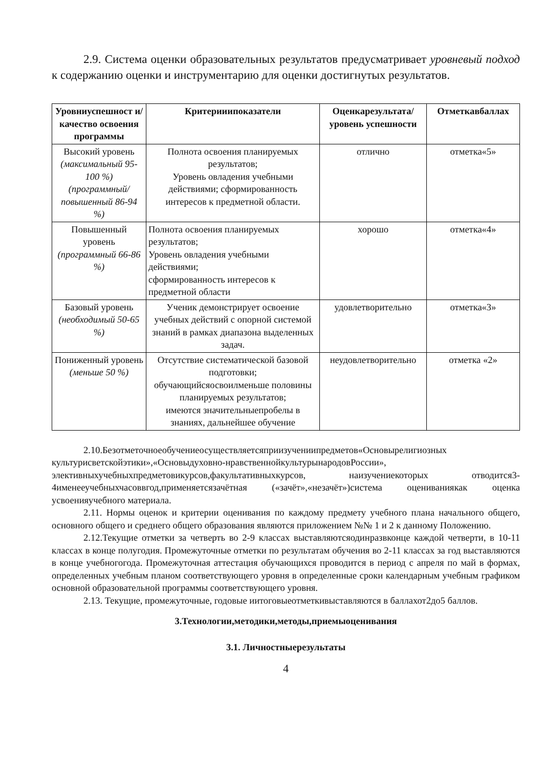2.9. Система оценки образовательных результатов предусматривает уровневый подход к содержанию оценки и инструментарию для оценки достигнутых результатов.
| Уровниуспешност и/ качество освоения программы | Критерииипоказатели | Оценкарезультата/ уровень успешности | Отметкавбаллах |
| --- | --- | --- | --- |
| Высокий уровень (максимальный 95-100 %) (программный/ повышенный 86-94 %) | Полнота освоения планируемых результатов; Уровень овладения учебными действиями; сформированность интересов к предметной области. | отлично | отметка«5» |
| Повышенный уровень (программный 66-86 %) | Полнота освоения планируемых результатов; Уровень овладения учебными действиями; сформированность интересов к предметной области | хорошо | отметка«4» |
| Базовый уровень (необходимый 50-65 %) | Ученик демонстрирует освоение учебных действий с опорной системой знаний в рамках диапазона выделенных задач. | удовлетворительно | отметка«3» |
| Пониженный уровень (меньше 50 %) | Отсутствие систематической базовой подготовки; обучающийсяосвоилменьше половины планируемых результатов; имеются значительныепробелы в знаниях, дальнейшее обучение | неудовлетворительно | отметка «2» |
2.10.Безотметочноеобучениеосуществляетсяприизучениипредметов«Основырелигиозных культурисветскойэтики»,«Основыдуховно-нравственнойкультурынародовРоссии», элективныхучебныхпредметовикурсов,факультативныхкурсов, наизучениекоторых отводится3-4именееучебныхчасоввгод,применяетсязачётная («зачёт»,«незачёт»)система оцениваниякак оценка усвоенияучебного материала.
2.11. Нормы оценок и критерии оценивания по каждому предмету учебного плана начального общего, основного общего и среднего общего образования являются приложением №№ 1 и 2 к данному Положению.
2.12.Текущие отметки за четверть во 2-9 классах выставляютсяодинразвконце каждой четверти, в 10-11 классах в конце полугодия. Промежуточные отметки по результатам обучения во 2-11 классах за год выставляются в конце учебногогода. Промежуточная аттестация обучающихся проводится в период с апреля по май в формах, определенных учебным планом соответствующего уровня в определенные сроки календарным учебным графиком основной образовательной программы соответствующего уровня.
2.13. Текущие, промежуточные, годовые иитоговыеотметкивыставляются в баллахот2до5 баллов.
3.Технологии,методики,методы,приемыоценивания
3.1. Личностныерезультаты
4